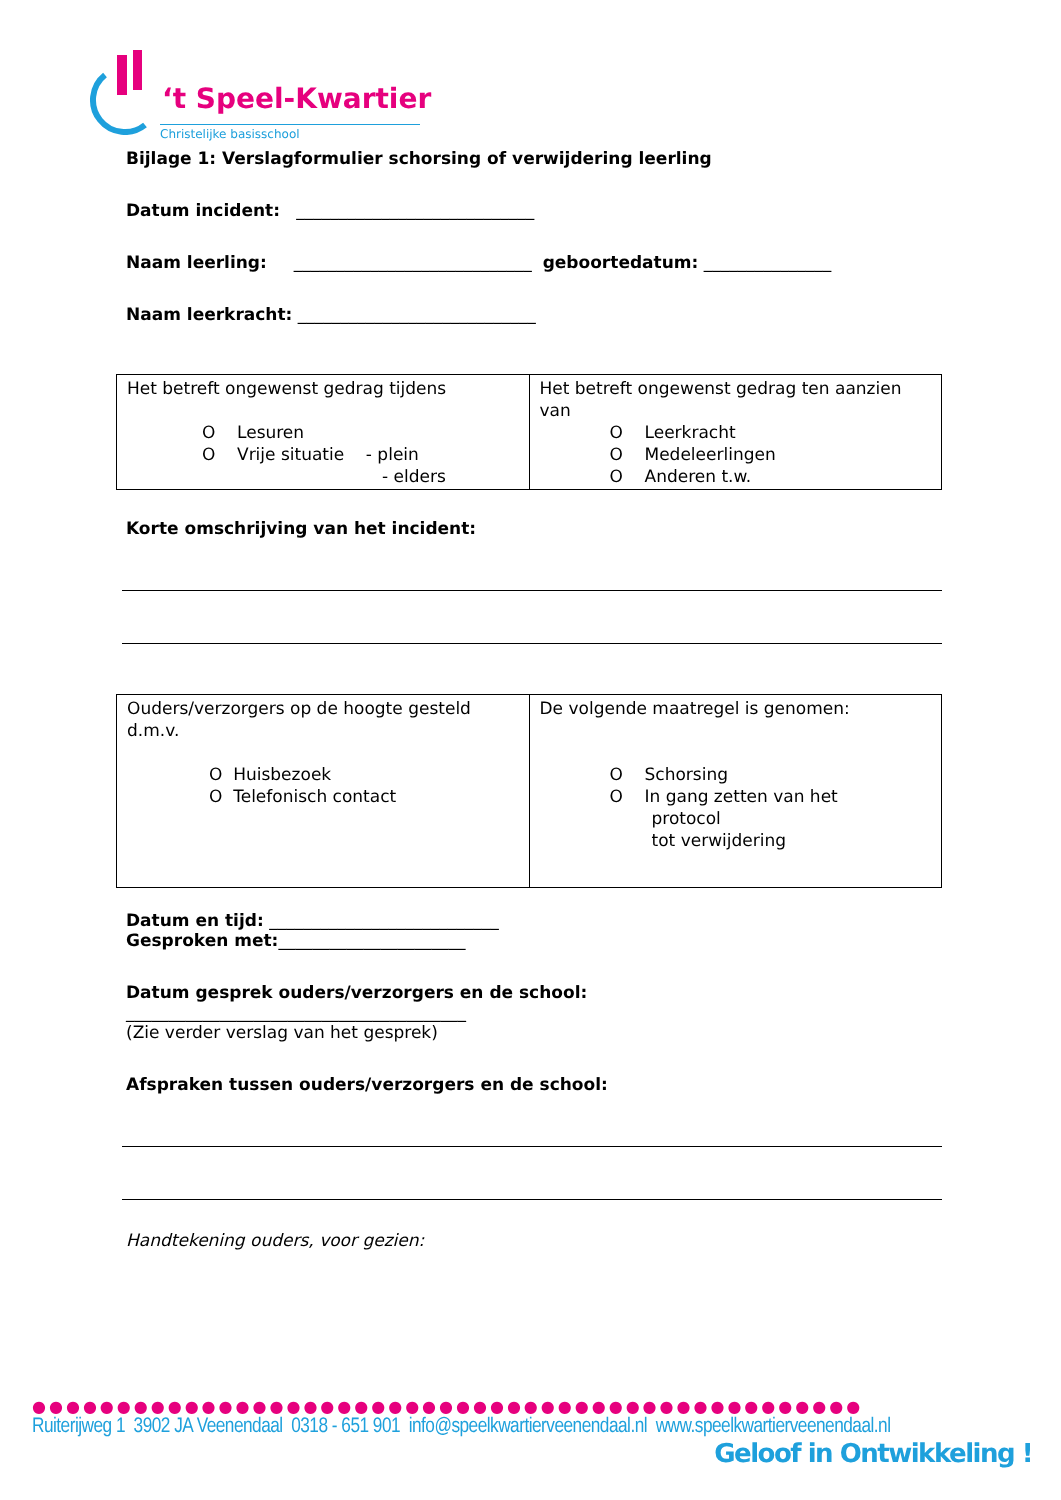‘t Speel-Kwartier
Christelijke basisschool
Bijlage 1: Verslagformulier schorsing of verwijdering leerling
Datum incident: ____________________________
Naam leerling: ____________________________ geboortedatum: _______________
Naam leerkracht: ____________________________
| Het betreft ongewenst gedrag tijdens O Lesuren O Vrije situatie - plein - elders | Het betreft ongewenst gedrag ten aanzien van O Leerkracht O Medeleerlingen O Anderen t.w. |
Korte omschrijving van het incident:
| Ouders/verzorgers op de hoogte gesteld d.m.v. O Huisbezoek O Telefonisch contact | De volgende maatregel is genomen: O Schorsing O In gang zetten van het protocol tot verwijdering |
Datum en tijd: ___________________________
Gesproken met:______________________
Datum gesprek ouders/verzorgers en de school:
________________________________________
(Zie verder verslag van het gesprek)
Afspraken tussen ouders/verzorgers en de school:
Handtekening ouders, voor gezien:
●●●●●●●●●●●●●●●●●●●●●●●●●●●●●●●●●●●●●●●●●●●●●●●●●
Ruiterijweg 1 3902 JA Veenendaal 0318 - 651 901 info@speelkwartierveenendaal.nl www.speelkwartierveenendaal.nl
Geloof in Ontwikkeling !